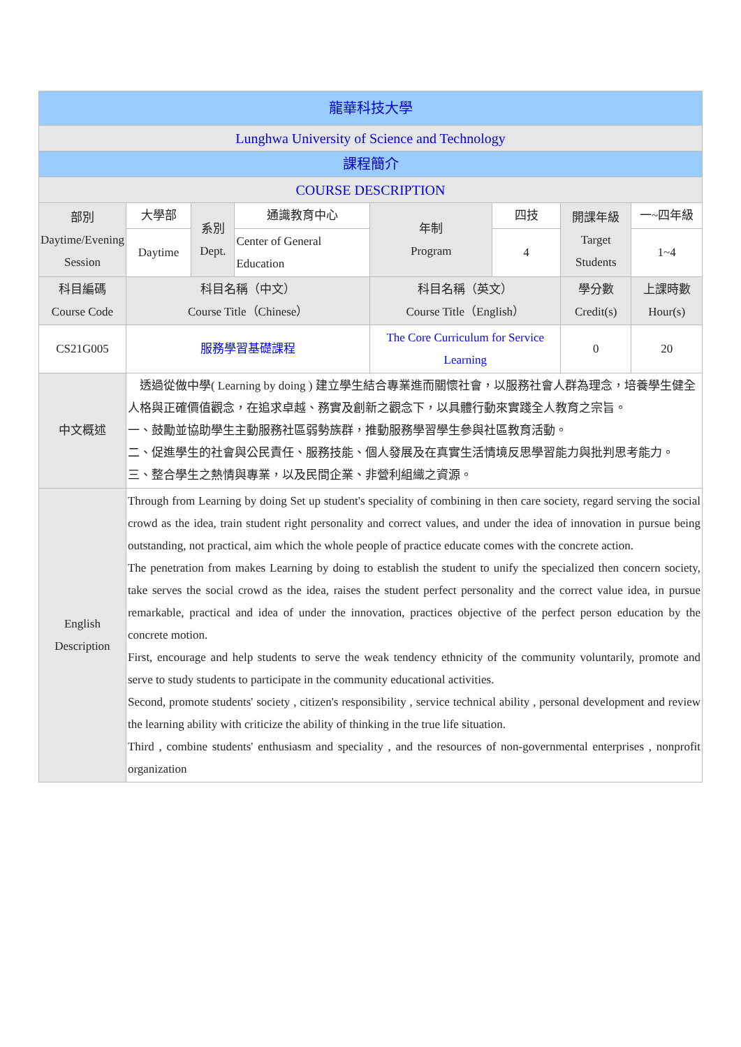| 龍華科技大學 | | | | | | | |
| Lunghwa University of Science and Technology | | | | | | | |
| 課程簡介 | | | | | | | |
| COURSE DESCRIPTION | | | | | | | |
| 部別 Daytime/Evening Session | 大學部 | 系別 Dept. | 通識教育中心 | 年制 Program | 四技 | 開課年級 Target Students | 一~四年級 |
| | Daytime | | Center of General Education | | 4 | | 1~4 |
| 科目編碼 Course Code | 科目名稱（中文） Course Title（Chinese） | | | 科目名稱（英文） Course Title（English） | | 學分數 Credit(s) | 上課時數 Hour(s) |
| CS21G005 | 服務學習基礎課程 | | | The Core Curriculum for Service Learning | | 0 | 20 |
| 中文概述 | 透過從做中學( Learning by doing ) 建立學生結合專業進而關懷社會，以服務社會人群為理念，培養學生健全人格與正確價值觀念，在追求卓越、務實及創新之觀念下，以具體行動來實踐全人教育之宗旨。 一、鼓勵並協助學生主動服務社區弱勢族群，推動服務學習學生參與社區教育活動。 二、促進學生的社會與公民責任、服務技能、個人發展及在真實生活情境反思學習能力與批判思考能力。 三、整合學生之熱情與專業，以及民間企業、非營利組織之資源。 | | | | | | |
| English Description | Through from Learning by doing Set up student's speciality of combining in then care society, regard serving the social crowd as the idea, train student right personality and correct values, and under the idea of innovation in pursue being outstanding, not practical, aim which the whole people of practice educate comes with the concrete action. The penetration from makes Learning by doing to establish the student to unify the specialized then concern society, take serves the social crowd as the idea, raises the student perfect personality and the correct value idea, in pursue remarkable, practical and idea of under the innovation, practices objective of the perfect person education by the concrete motion. First, encourage and help students to serve the weak tendency ethnicity of the community voluntarily, promote and serve to study students to participate in the community educational activities. Second, promote students' society , citizen's responsibility , service technical ability , personal development and review the learning ability with criticize the ability of thinking in the true life situation. Third , combine students' enthusiasm and speciality , and the resources of non-governmental enterprises , nonprofit organization | | | | | | |